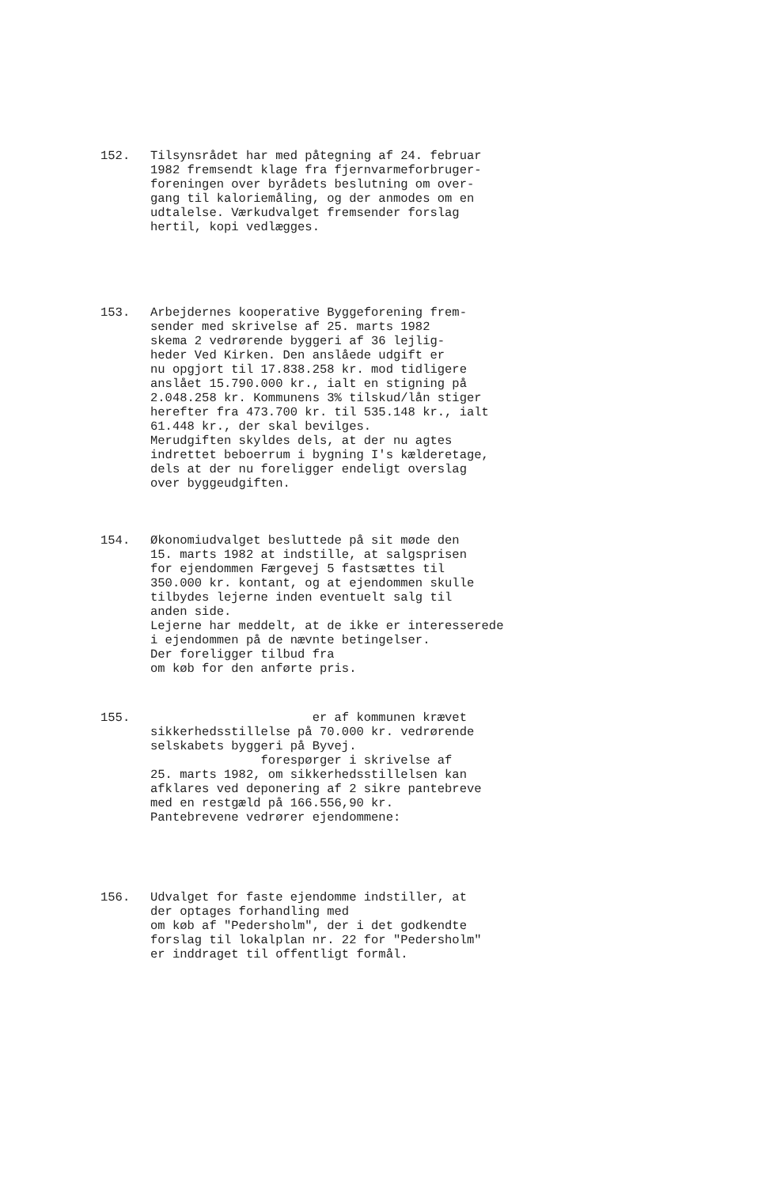152. Tilsynsrådet har med påtegning af 24. februar 1982 fremsendt klage fra fjernvarmeforbruger- foreningen over byrådets beslutning om over- gang til kaloriemåling, og der anmodes om en udtalelse. Værkudvalget fremsender forslag hertil, kopi vedlægges.
153. Arbejdernes kooperative Byggeforening frem- sender med skrivelse af 25. marts 1982 skema 2 vedrørende byggeri af 36 lejlig- heder Ved Kirken. Den anslåede udgift er nu opgjort til 17.838.258 kr. mod tidligere anslået 15.790.000 kr., ialt en stigning på 2.048.258 kr. Kommunens 3% tilskud/lån stiger herefter fra 473.700 kr. til 535.148 kr., ialt 61.448 kr., der skal bevilges. Merudgiften skyldes dels, at der nu agtes indrettet beboerrum i bygning I's kælderetage, dels at der nu foreligger endeligt overslag over byggeudgiften.
154. Økonomiudvalget besluttede på sit møde den 15. marts 1982 at indstille, at salgsprisen for ejendommen Færgevej 5 fastsættes til 350.000 kr. kontant, og at ejendommen skulle tilbydes lejerne inden eventuelt salg til anden side. Lejerne har meddelt, at de ikke er interesserede i ejendommen på de nævnte betingelser. Der foreligger tilbud fra om køb for den anførte pris.
155. er af kommunen krævet sikkerhedsstillelse på 70.000 kr. vedrørende selskabets byggeri på Byvej. forespørger i skrivelse af 25. marts 1982, om sikkerhedsstillelsen kan afklares ved deponering af 2 sikre pantebreve med en restgæld på 166.556,90 kr. Pantebrevene vedrører ejendommene:
156. Udvalget for faste ejendomme indstiller, at der optages forhandling med om køb af "Pedersholm", der i det godkendte forslag til lokalplan nr. 22 for "Pedersholm" er inddraget til offentligt formål.